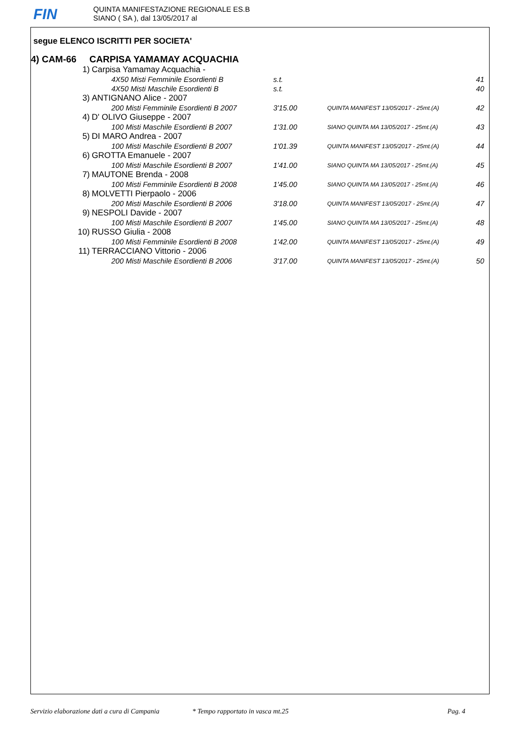FIN
QUINTA MANIFESTAZIONE REGIONALE ES.B
SIANO ( SA ), dal 13/05/2017 al
segue ELENCO ISCRITTI PER SOCIETA'
4) CAM-66 CARPISA YAMAMAY ACQUACHIA
| 1) | Carpisa Yamamay Acquachia - | | | |
| | 4X50 Misti Femminile Esordienti B | s.t. | | 41 |
| | 4X50 Misti Maschile Esordienti B | s.t. | | 40 |
| 3) | ANTIGNANO Alice - 2007 | | | |
| | 200 Misti Femminile Esordienti B 2007 | 3'15.00 | QUINTA MANIFEST 13/05/2017 - 25mt.(A) | 42 |
| 4) | D' OLIVO Giuseppe - 2007 | | | |
| | 100 Misti Maschile Esordienti B 2007 | 1'31.00 | SIANO QUINTA MA 13/05/2017 - 25mt.(A) | 43 |
| 5) | DI MARO Andrea - 2007 | | | |
| | 100 Misti Maschile Esordienti B 2007 | 1'01.39 | QUINTA MANIFEST 13/05/2017 - 25mt.(A) | 44 |
| 6) | GROTTA Emanuele - 2007 | | | |
| | 100 Misti Maschile Esordienti B 2007 | 1'41.00 | SIANO QUINTA MA 13/05/2017 - 25mt.(A) | 45 |
| 7) | MAUTONE Brenda - 2008 | | | |
| | 100 Misti Femminile Esordienti B 2008 | 1'45.00 | SIANO QUINTA MA 13/05/2017 - 25mt.(A) | 46 |
| 8) | MOLVETTI Pierpaolo - 2006 | | | |
| | 200 Misti Maschile Esordienti B 2006 | 3'18.00 | QUINTA MANIFEST 13/05/2017 - 25mt.(A) | 47 |
| 9) | NESPOLI Davide - 2007 | | | |
| | 100 Misti Maschile Esordienti B 2007 | 1'45.00 | SIANO QUINTA MA 13/05/2017 - 25mt.(A) | 48 |
| 10) | RUSSO Giulia - 2008 | | | |
| | 100 Misti Femminile Esordienti B 2008 | 1'42.00 | QUINTA MANIFEST 13/05/2017 - 25mt.(A) | 49 |
| 11) | TERRACCIANO Vittorio - 2006 | | | |
| | 200 Misti Maschile Esordienti B 2006 | 3'17.00 | QUINTA MANIFEST 13/05/2017 - 25mt.(A) | 50 |
Servizio elaborazione dati a cura di Campania * Tempo rapportato in vasca mt.25 Pag. 4